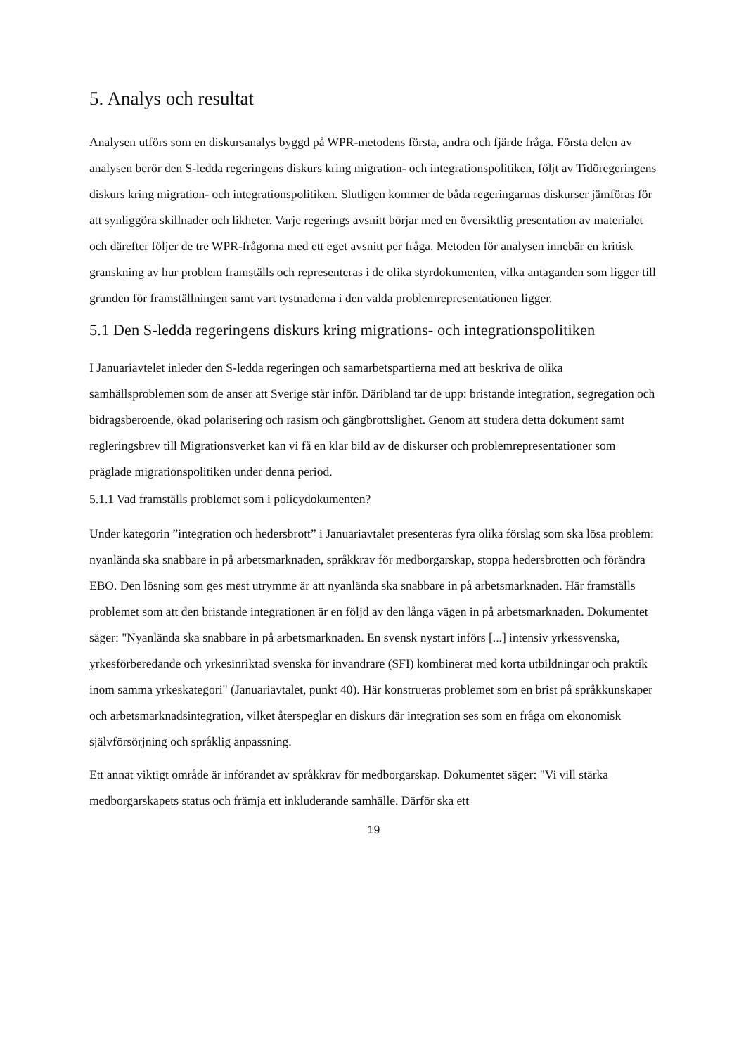5. Analys och resultat
Analysen utförs som en diskursanalys byggd på WPR-metodens första, andra och fjärde fråga. Första delen av analysen berör den S-ledda regeringens diskurs kring migration- och integrationspolitiken, följt av Tidöregeringens diskurs kring migration- och integrationspolitiken. Slutligen kommer de båda regeringarnas diskurser jämföras för att synliggöra skillnader och likheter. Varje regerings avsnitt börjar med en översiktlig presentation av materialet och därefter följer de tre WPR-frågorna med ett eget avsnitt per fråga. Metoden för analysen innebär en kritisk granskning av hur problem framställs och representeras i de olika styrdokumenten, vilka antaganden som ligger till grunden för framställningen samt vart tystnaderna i den valda problemrepresentationen ligger.
5.1 Den S-ledda regeringens diskurs kring migrations- och integrationspolitiken
I Januariavtelet inleder den S-ledda regeringen och samarbetspartierna med att beskriva de olika samhällsproblemen som de anser att Sverige står inför. Däribland tar de upp: bristande integration, segregation och bidragsberoende, ökad polarisering och rasism och gängbrottslighet. Genom att studera detta dokument samt regleringsbrev till Migrationsverket kan vi få en klar bild av de diskurser och problemrepresentationer som präglade migrationspolitiken under denna period.
5.1.1 Vad framställs problemet som i policydokumenten?
Under kategorin ”integration och hedersbrott” i Januariavtalet presenteras fyra olika förslag som ska lösa problem: nyanlända ska snabbare in på arbetsmarknaden, språkkrav för medborgarskap, stoppa hedersbrotten och förändra EBO. Den lösning som ges mest utrymme är att nyanlända ska snabbare in på arbetsmarknaden. Här framställs problemet som att den bristande integrationen är en följd av den långa vägen in på arbetsmarknaden. Dokumentet säger: "Nyanlända ska snabbare in på arbetsmarknaden. En svensk nystart införs [...] intensiv yrkessvenska, yrkesförberedande och yrkesinriktad svenska för invandrare (SFI) kombinerat med korta utbildningar och praktik inom samma yrkeskategori" (Januariavtalet, punkt 40). Här konstrueras problemet som en brist på språkkunskaper och arbetsmarknadsintegration, vilket återspeglar en diskurs där integration ses som en fråga om ekonomisk självförsörjning och språklig anpassning.
Ett annat viktigt område är införandet av språkkrav för medborgarskap. Dokumentet säger: "Vi vill stärka medborgarskapets status och främja ett inkluderande samhälle. Därför ska ett
19